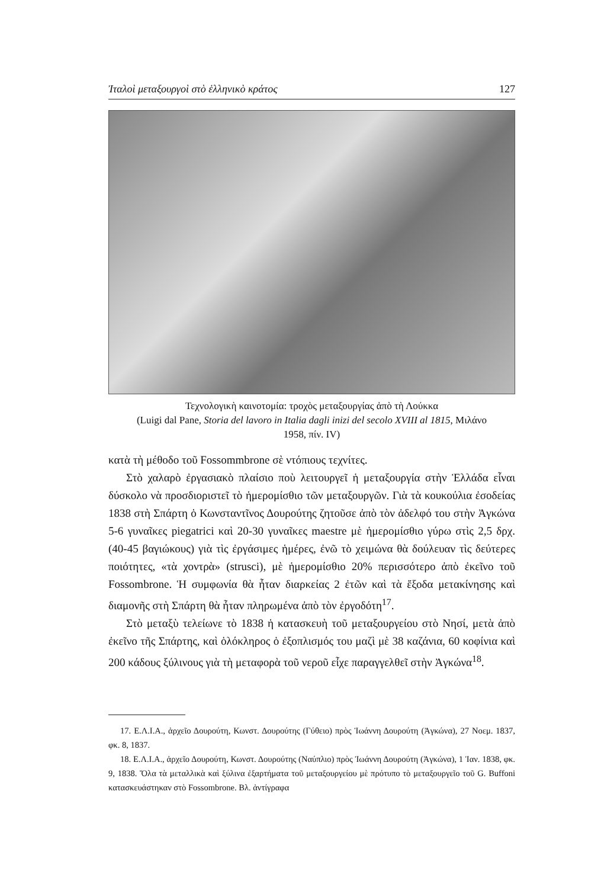Ἰταλοὶ μεταξουργοὶ στὸ ἑλληνικὸ κράτος 127
Τεχνολογικὴ καινοτομία: τροχὸς μεταξουργίας ἀπὸ τὴ Λούκκα
(Luigi dal Pane, Storia del lavoro in Italia dagli inizi del secolo XVIII al 1815, Μιλάνο
1958, πίν. IV)
κατὰ τὴ μέθοδο τοῦ Fossommbrone σὲ ντόπιους τεχνίτες.
Στὸ χαλαρὸ ἐργασιακὸ πλαίσιο ποὺ λειτουργεῖ ἡ μεταξουργία στὴν Ἑλλάδα εἶναι δύσκολο νὰ προσδιοριστεῖ τὸ ἡμερομίσθιο τῶν μεταξουργῶν. Γιὰ τὰ κουκούλια ἐσοδείας 1838 στὴ Σπάρτη ὁ Κωνσταντῖνος Δουρούτης ζητοῦσε ἀπὸ τὸν ἀδελφό του στὴν Ἀγκώνα 5-6 γυναῖκες piegatrici καὶ 20-30 γυναῖκες maestre μὲ ἡμερομίσθιο γύρω στὶς 2,5 δρχ. (40-45 βαγιώκους) γιὰ τὶς ἐργάσιμες ἡμέρες, ἐνῶ τὸ χειμώνα θὰ δούλευαν τὶς δεύτερες ποιότητες, «τὰ χοντρὰ» (strusci), μὲ ἡμερομίσθιο 20% περισσότερο ἀπὸ ἐκεῖνο τοῦ Fossombrone. Ἡ συμφωνία θὰ ἦταν διαρκείας 2 ἐτῶν καὶ τὰ ἔξοδα μετακίνησης καὶ διαμονῆς στὴ Σπάρτη θὰ ἦταν πληρωμένα ἀπὸ τὸν ἐργοδότη<sup>17</sup>.
Στὸ μεταξὺ τελείωνε τὸ 1838 ἡ κατασκευὴ τοῦ μεταξουργείου στὸ Νησί, μετὰ ἀπὸ ἐκεῖνο τῆς Σπάρτης, καὶ ὁλόκληρος ὁ ἐξοπλισμός του μαζὶ μὲ 38 καζάνια, 60 κοφίνια καὶ 200 κάδους ξύλινους γιὰ τὴ μεταφορὰ τοῦ νεροῦ εἶχε παραγγελθεῖ στὴν Ἀγκώνα<sup>18</sup>.
17. Ε.Λ.Ι.Α., ἀρχεῖο Δουρούτη, Κωνστ. Δουρούτης (Γύθειο) πρὸς Ἰωάννη Δουρούτη (Ἀγκώνα), 27 Νοεμ. 1837, φκ. 8, 1837.
18. Ε.Λ.Ι.Α., ἀρχεῖο Δουρούτη, Κωνστ. Δουρούτης (Ναύπλιο) πρὸς Ἰωάννη Δουρούτη (Ἀγκώνα), 1 Ἰαν. 1838, φκ. 9, 1838. Ὅλα τὰ μεταλλικὰ καὶ ξύλινα ἐξαρτήματα τοῦ μεταξουργείου μὲ πρότυπο τὸ μεταξουργεῖο τοῦ G. Buffoni κατασκευάστηκαν στὸ Fossombrone. Βλ. ἀντίγραφα